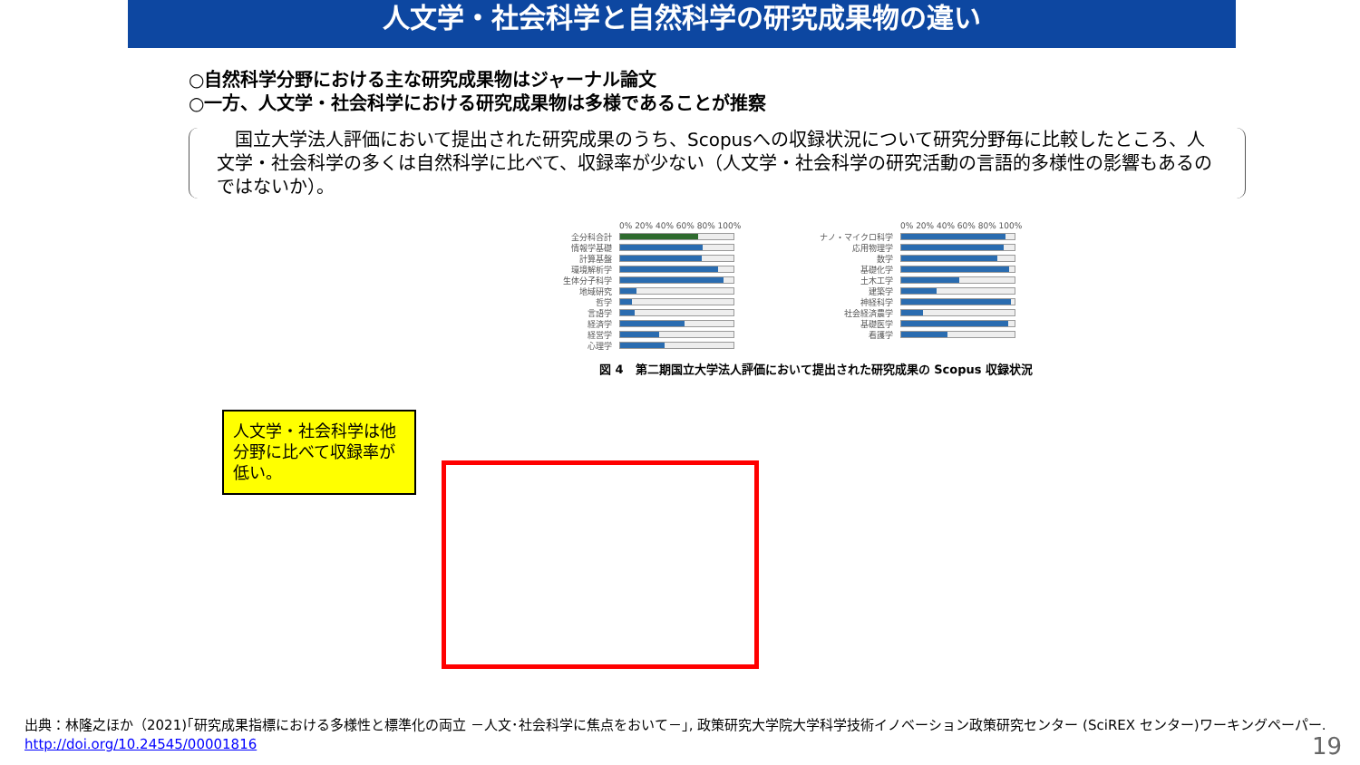人文学・社会科学と自然科学の研究成果物の違い
○自然科学分野における主な研究成果物はジャーナル論文
○一方、人文学・社会科学における研究成果物は多様であることが推察
　国立大学法人評価において提出された研究成果のうち、Scopusへの収録状況について研究分野毎に比較したところ、人文学・社会科学の多くは自然科学に比べて、収録率が少ない（人文学・社会科学の研究活動の言語的多様性の影響もあるのではないか）。
0% 20% 40% 60% 80% 100%
全分科合計
情報学基礎
計算基盤
環境解析学
生体分子科学
地域研究
哲学
言語学
経済学
経営学
心理学
0% 20% 40% 60% 80% 100%
ナノ・マイクロ科学
応用物理学
数学
基礎化学
土木工学
建築学
神経科学
社会経済農学
基礎医学
看護学
図 4　第二期国立大学法人評価において提出された研究成果の Scopus 収録状況
人文学・社会科学は他分野に比べて収録率が低い。
出典：林隆之ほか（2021)｢研究成果指標における多様性と標準化の両立 －人文･社会科学に焦点をおいて－｣, 政策研究大学院大学科学技術イノベーション政策研究センター (SciREX センター)ワーキングペーパー.
http://doi.org/10.24545/00001816
19